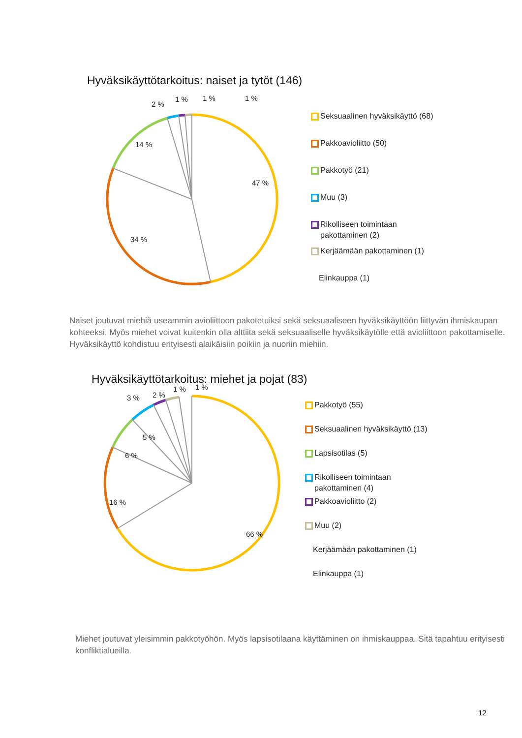Hyväksikäyttötarkoitus: naiset ja tytöt (146)
2 %
1 % 1 % 1 %
14 %
47 %
34 %
Seksuaalinen hyväksikäyttö (68)
Pakkoavioliitto (50)
Pakkotyö (21)
Muu (3)
Rikolliseen toimintaan
pakottaminen (2)
Kerjäämään pakottaminen (1)
Elinkauppa (1)
Naiset joutuvat miehiä useammin avioliittoon pakotetuiksi sekä seksuaaliseen hyväksikäyttöön liittyvän ihmiskaupan kohteeksi. Myös miehet voivat kuitenkin olla alttiita sekä seksuaaliselle hyväksikäytölle että avioliittoon pakottamiselle. Hyväksikäyttö kohdistuu erityisesti alaikäisiin poikiin ja nuoriin miehiin.
Hyväksikäyttötarkoitus: miehet ja pojat (83)
3 % 2 %
1 % 1 %
5 %
6 %
16 %
66 %
Pakkotyö (55)
Seksuaalinen hyväksikäyttö (13)
Lapsisotilas (5)
Rikolliseen toimintaan
pakottaminen (4)
Pakkoavioliitto (2)
Muu (2)
Kerjäämään pakottaminen (1)
Elinkauppa (1)
Miehet joutuvat yleisimmin pakkotyöhön. Myös lapsisotilaana käyttäminen on ihmiskauppaa. Sitä tapahtuu erityisesti konfliktialueilla.
12